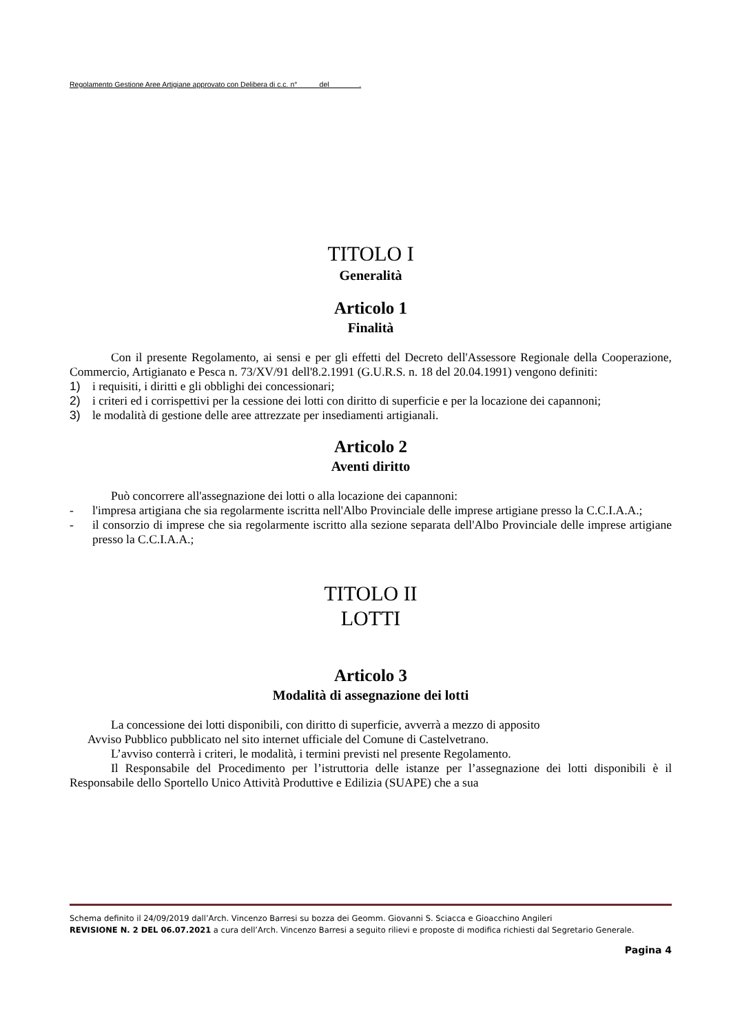Regolamento Gestione Aree Artigiane approvato con Delibera di c.c. n° del .
TITOLO I
Generalità
Articolo 1
Finalità
Con il presente Regolamento, ai sensi e per gli effetti del Decreto dell'Assessore Regionale della Cooperazione, Commercio, Artigianato e Pesca n. 73/XV/91 dell'8.2.1991 (G.U.R.S. n. 18 del 20.04.1991) vengono definiti:
1) i requisiti, i diritti e gli obblighi dei concessionari;
2) i criteri ed i corrispettivi per la cessione dei lotti con diritto di superficie e per la locazione dei capannoni;
3) le modalità di gestione delle aree attrezzate per insediamenti artigianali.
Articolo 2
Aventi diritto
Può concorrere all'assegnazione dei lotti o alla locazione dei capannoni:
- l'impresa artigiana che sia regolarmente iscritta nell'Albo Provinciale delle imprese artigiane presso la C.C.I.A.A.;
- il consorzio di imprese che sia regolarmente iscritto alla sezione separata dell'Albo Provinciale delle imprese artigiane presso la C.C.I.A.A.;
TITOLO II
LOTTI
Articolo 3
Modalità di assegnazione dei lotti
La concessione dei lotti disponibili, con diritto di superficie, avverrà a mezzo di apposito
Avviso Pubblico pubblicato nel sito internet ufficiale del Comune di Castelvetrano.
L’avviso conterrà i criteri, le modalità, i termini previsti nel presente Regolamento.
Il Responsabile del Procedimento per l’istruttoria delle istanze per l’assegnazione dei lotti disponibili è il Responsabile dello Sportello Unico Attività Produttive e Edilizia (SUAPE) che a sua
Schema definito il 24/09/2019 dall’Arch. Vincenzo Barresi su bozza dei Geomm. Giovanni S. Sciacca e Gioacchino Angileri
REVISIONE N. 2 DEL 06.07.2021 a cura dell’Arch. Vincenzo Barresi a seguito rilievi e proposte di modifica richiesti dal Segretario Generale.
Pagina 4